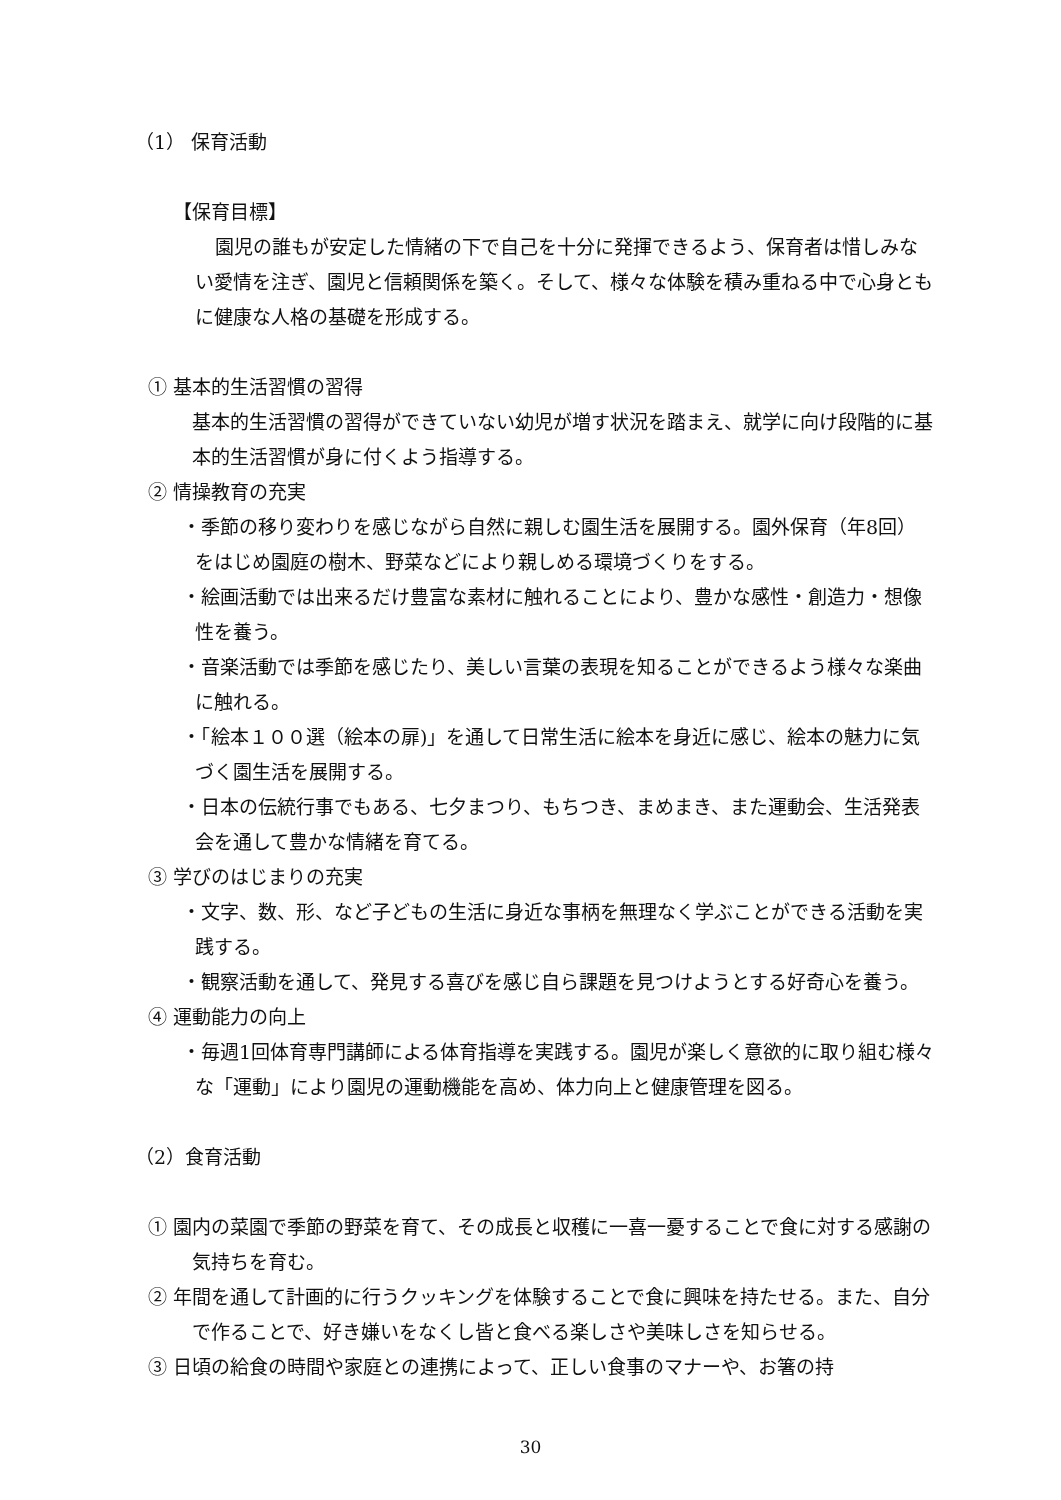（1） 保育活動
【保育目標】
園児の誰もが安定した情緒の下で自己を十分に発揮できるよう、保育者は惜しみない愛情を注ぎ、園児と信頼関係を築く。そして、様々な体験を積み重ねる中で心身ともに健康な人格の基礎を形成する。
① 基本的生活習慣の習得
基本的生活習慣の習得ができていない幼児が増す状況を踏まえ、就学に向け段階的に基本的生活習慣が身に付くよう指導する。
② 情操教育の充実
・季節の移り変わりを感じながら自然に親しむ園生活を展開する。園外保育（年8回）をはじめ園庭の樹木、野菜などにより親しめる環境づくりをする。
・絵画活動では出来るだけ豊富な素材に触れることにより、豊かな感性・創造力・想像性を養う。
・音楽活動では季節を感じたり、美しい言葉の表現を知ることができるよう様々な楽曲に触れる。
・「絵本１００選（絵本の扉)」を通して日常生活に絵本を身近に感じ、絵本の魅力に気づく園生活を展開する。
・日本の伝統行事でもある、七夕まつり、もちつき、まめまき、また運動会、生活発表会を通して豊かな情緒を育てる。
③ 学びのはじまりの充実
・文字、数、形、など子どもの生活に身近な事柄を無理なく学ぶことができる活動を実践する。
・観察活動を通して、発見する喜びを感じ自ら課題を見つけようとする好奇心を養う。
④ 運動能力の向上
・毎週1回体育専門講師による体育指導を実践する。園児が楽しく意欲的に取り組む様々な「運動」により園児の運動機能を高め、体力向上と健康管理を図る。
（2）食育活動
① 園内の菜園で季節の野菜を育て、その成長と収穫に一喜一憂することで食に対する感謝の気持ちを育む。
② 年間を通して計画的に行うクッキングを体験することで食に興味を持たせる。また、自分で作ることで、好き嫌いをなくし皆と食べる楽しさや美味しさを知らせる。
③ 日頃の給食の時間や家庭との連携によって、正しい食事のマナーや、お箸の持
30